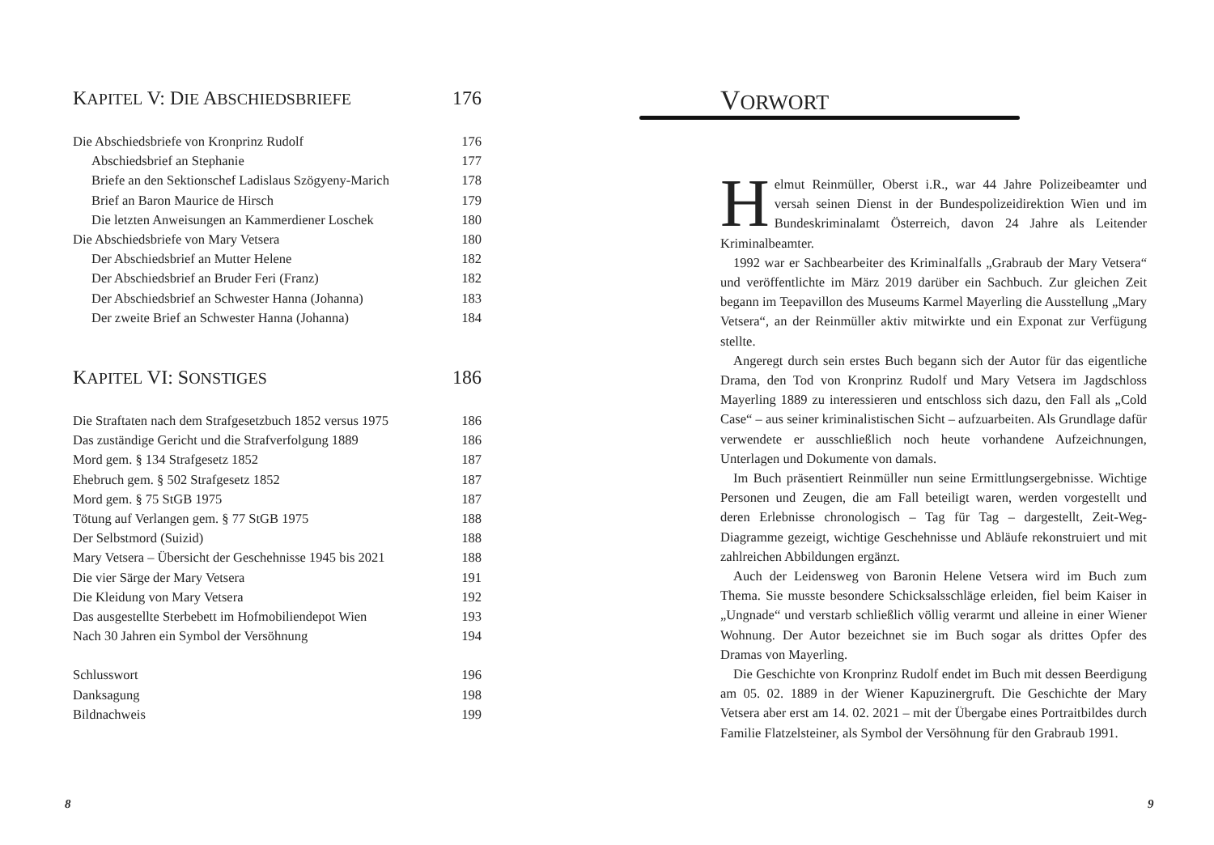KAPITEL V: DIE ABSCHIEDSBRIEFE 176
Die Abschiedsbriefe von Kronprinz Rudolf 176
Abschiedsbrief an Stephanie 177
Briefe an den Sektionschef Ladislaus Szögyeny-Marich 178
Brief an Baron Maurice de Hirsch 179
Die letzten Anweisungen an Kammerdiener Loschek 180
Die Abschiedsbriefe von Mary Vetsera 180
Der Abschiedsbrief an Mutter Helene 182
Der Abschiedsbrief an Bruder Feri (Franz) 182
Der Abschiedsbrief an Schwester Hanna (Johanna) 183
Der zweite Brief an Schwester Hanna (Johanna) 184
KAPITEL VI: SONSTIGES 186
Die Straftaten nach dem Strafgesetzbuch 1852 versus 1975 186
Das zuständige Gericht und die Strafverfolgung 1889 186
Mord gem. § 134 Strafgesetz 1852 187
Ehebruch gem. § 502 Strafgesetz 1852 187
Mord gem. § 75 StGB 1975 187
Tötung auf Verlangen gem. § 77 StGB 1975 188
Der Selbstmord (Suizid) 188
Mary Vetsera – Übersicht der Geschehnisse 1945 bis 2021 188
Die vier Särge der Mary Vetsera 191
Die Kleidung von Mary Vetsera 192
Das ausgestellte Sterbebett im Hofmobiliendepot Wien 193
Nach 30 Jahren ein Symbol der Versöhnung 194
Schlusswort 196
Danksagung 198
Bildnachweis 199
8
VORWORT
Helmut Reinmüller, Oberst i.R., war 44 Jahre Polizeibeamter und versah seinen Dienst in der Bundespolizeidirektion Wien und im Bundeskriminalamt Österreich, davon 24 Jahre als Leitender Kriminalbeamter.
1992 war er Sachbearbeiter des Kriminalfalls „Grabraub der Mary Vetsera“ und veröffentlichte im März 2019 darüber ein Sachbuch. Zur gleichen Zeit begann im Teepavillon des Museums Karmel Mayerling die Ausstellung „Mary Vetsera“, an der Reinmüller aktiv mitwirkte und ein Exponat zur Verfügung stellte.
Angeregt durch sein erstes Buch begann sich der Autor für das eigentliche Drama, den Tod von Kronprinz Rudolf und Mary Vetsera im Jagdschloss Mayerling 1889 zu interessieren und entschloss sich dazu, den Fall als „Cold Case“ – aus seiner kriminalistischen Sicht – aufzuarbeiten. Als Grundlage dafür verwendete er ausschließlich noch heute vorhandene Aufzeichnungen, Unterlagen und Dokumente von damals.
Im Buch präsentiert Reinmüller nun seine Ermittlungsergebnisse. Wichtige Personen und Zeugen, die am Fall beteiligt waren, werden vorgestellt und deren Erlebnisse chronologisch – Tag für Tag – dargestellt, Zeit-Weg-Diagramme gezeigt, wichtige Geschehnisse und Abläufe rekonstruiert und mit zahlreichen Abbildungen ergänzt.
Auch der Leidensweg von Baronin Helene Vetsera wird im Buch zum Thema. Sie musste besondere Schicksalsschläge erleiden, fiel beim Kaiser in „Ungnade“ und verstarb schließlich völlig verarmt und alleine in einer Wiener Wohnung. Der Autor bezeichnet sie im Buch sogar als drittes Opfer des Dramas von Mayerling.
Die Geschichte von Kronprinz Rudolf endet im Buch mit dessen Beerdigung am 05. 02. 1889 in der Wiener Kapuzinergruft. Die Geschichte der Mary Vetsera aber erst am 14. 02. 2021 – mit der Übergabe eines Portraitbildes durch Familie Flatzelsteiner, als Symbol der Versöhnung für den Grabraub 1991.
9